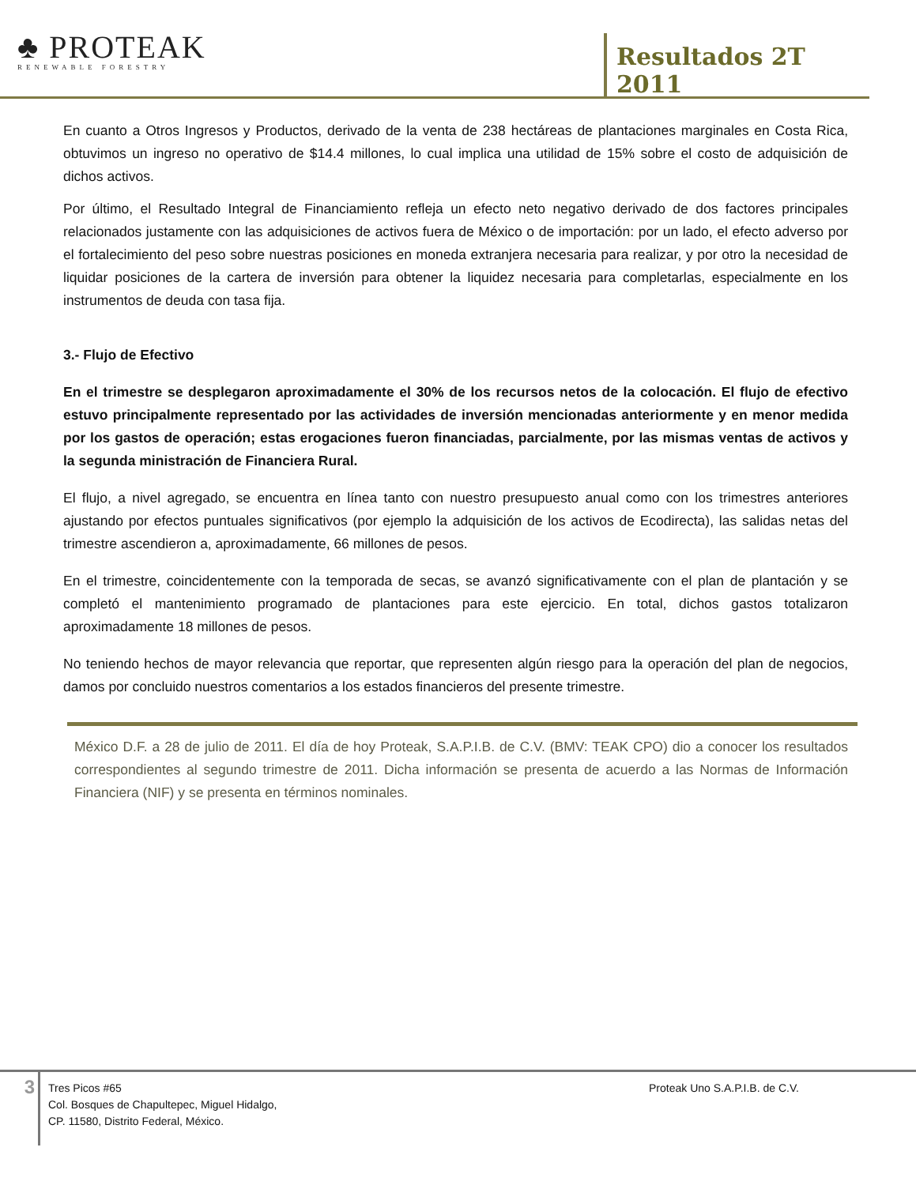♣ PROTEAK
RENEWABLE FORESTRY
Resultados 2T 2011
En cuanto a Otros Ingresos y Productos, derivado de la venta de 238 hectáreas de plantaciones marginales en Costa Rica, obtuvimos un ingreso no operativo de $14.4 millones, lo cual implica una utilidad de 15% sobre el costo de adquisición de dichos activos.
Por último, el Resultado Integral de Financiamiento refleja un efecto neto negativo derivado de dos factores principales relacionados justamente con las adquisiciones de activos fuera de México o de importación: por un lado, el efecto adverso por el fortalecimiento del peso sobre nuestras posiciones en moneda extranjera necesaria para realizar, y por otro la necesidad de liquidar posiciones de la cartera de inversión para obtener la liquidez necesaria para completarlas, especialmente en los instrumentos de deuda con tasa fija.
3.- Flujo de Efectivo
En el trimestre se desplegaron aproximadamente el 30% de los recursos netos de la colocación. El flujo de efectivo estuvo principalmente representado por las actividades de inversión mencionadas anteriormente y en menor medida por los gastos de operación; estas erogaciones fueron financiadas, parcialmente, por las mismas ventas de activos y la segunda ministración de Financiera Rural.
El flujo, a nivel agregado, se encuentra en línea tanto con nuestro presupuesto anual como con los trimestres anteriores ajustando por efectos puntuales significativos (por ejemplo la adquisición de los activos de Ecodirecta), las salidas netas del trimestre ascendieron a, aproximadamente, 66 millones de pesos.
En el trimestre, coincidentemente con la temporada de secas, se avanzó significativamente con el plan de plantación y se completó el mantenimiento programado de plantaciones para este ejercicio. En total, dichos gastos totalizaron aproximadamente 18 millones de pesos.
No teniendo hechos de mayor relevancia que reportar, que representen algún riesgo para la operación del plan de negocios, damos por concluido nuestros comentarios a los estados financieros del presente trimestre.
México D.F. a 28 de julio de 2011. El día de hoy Proteak, S.A.P.I.B. de C.V. (BMV: TEAK CPO) dio a conocer los resultados correspondientes al segundo trimestre de 2011. Dicha información se presenta de acuerdo a las Normas de Información Financiera (NIF) y se presenta en términos nominales.
3
Tres Picos #65
Col. Bosques de Chapultepec, Miguel Hidalgo,
CP. 11580, Distrito Federal, México.
Proteak Uno S.A.P.I.B. de C.V.